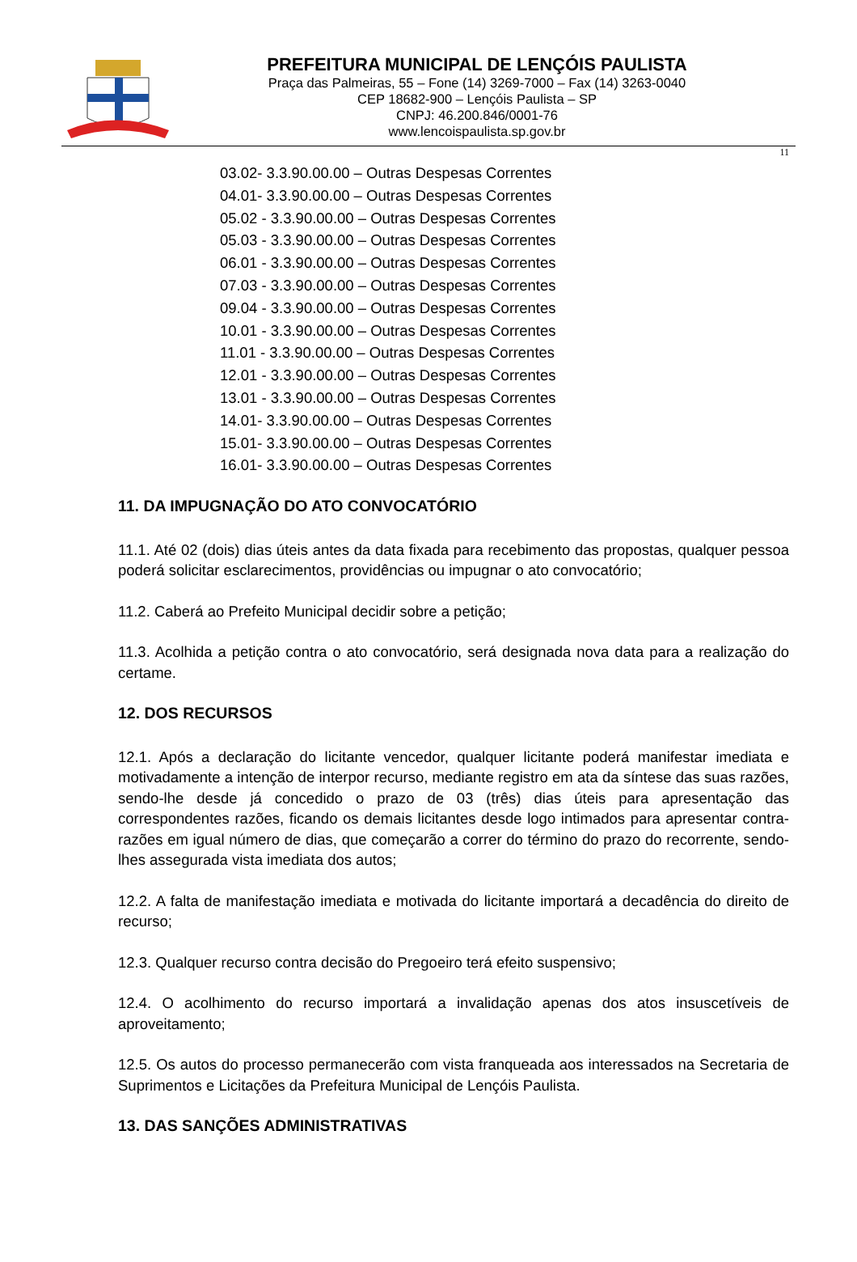PREFEITURA MUNICIPAL DE LENÇÓIS PAULISTA
Praça das Palmeiras, 55 – Fone (14) 3269-7000 – Fax (14) 3263-0040
CEP 18682-900 – Lençóis Paulista – SP
CNPJ: 46.200.846/0001-76
www.lencoispaulista.sp.gov.br
11
03.02- 3.3.90.00.00 – Outras Despesas Correntes
04.01- 3.3.90.00.00 – Outras Despesas Correntes
05.02 - 3.3.90.00.00 – Outras Despesas Correntes
05.03 - 3.3.90.00.00 – Outras Despesas Correntes
06.01 - 3.3.90.00.00 – Outras Despesas Correntes
07.03 - 3.3.90.00.00 – Outras Despesas Correntes
09.04 - 3.3.90.00.00 – Outras Despesas Correntes
10.01 - 3.3.90.00.00 – Outras Despesas Correntes
11.01 - 3.3.90.00.00 – Outras Despesas Correntes
12.01 - 3.3.90.00.00 – Outras Despesas Correntes
13.01 - 3.3.90.00.00 – Outras Despesas Correntes
14.01- 3.3.90.00.00 – Outras Despesas Correntes
15.01- 3.3.90.00.00 – Outras Despesas Correntes
16.01- 3.3.90.00.00 – Outras Despesas Correntes
11. DA IMPUGNAÇÃO DO ATO CONVOCATÓRIO
11.1. Até 02 (dois) dias úteis antes da data fixada para recebimento das propostas, qualquer pessoa poderá solicitar esclarecimentos, providências ou impugnar o ato convocatório;
11.2. Caberá ao Prefeito Municipal decidir sobre a petição;
11.3. Acolhida a petição contra o ato convocatório, será designada nova data para a realização do certame.
12. DOS RECURSOS
12.1. Após a declaração do licitante vencedor, qualquer licitante poderá manifestar imediata e motivadamente a intenção de interpor recurso, mediante registro em ata da síntese das suas razões, sendo-lhe desde já concedido o prazo de 03 (três) dias úteis para apresentação das correspondentes razões, ficando os demais licitantes desde logo intimados para apresentar contra-razões em igual número de dias, que começarão a correr do término do prazo do recorrente, sendo-lhes assegurada vista imediata dos autos;
12.2. A falta de manifestação imediata e motivada do licitante importará a decadência do direito de recurso;
12.3. Qualquer recurso contra decisão do Pregoeiro terá efeito suspensivo;
12.4. O acolhimento do recurso importará a invalidação apenas dos atos insuscetíveis de aproveitamento;
12.5. Os autos do processo permanecerão com vista franqueada aos interessados na Secretaria de Suprimentos e Licitações da Prefeitura Municipal de Lençóis Paulista.
13. DAS SANÇÕES ADMINISTRATIVAS